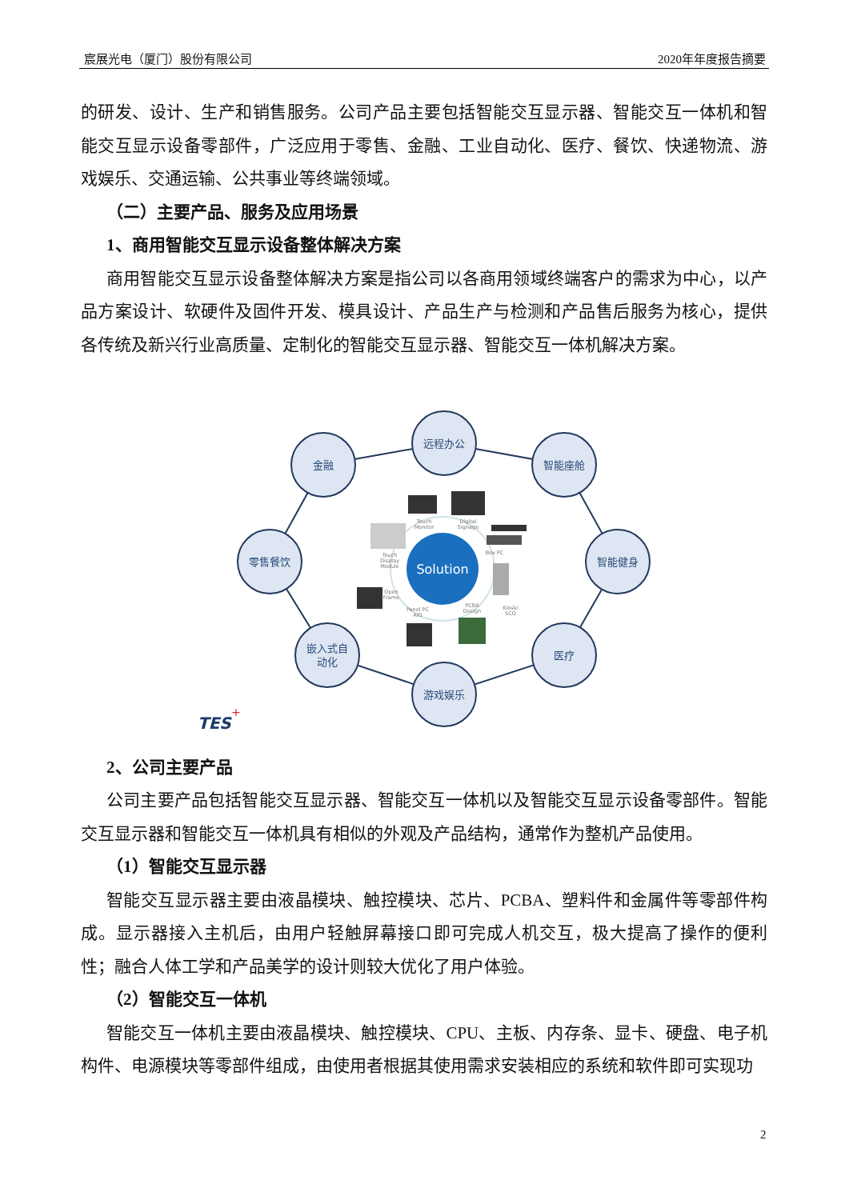宸展光电（厦门）股份有限公司 2020年年度报告摘要
的研发、设计、生产和销售服务。公司产品主要包括智能交互显示器、智能交互一体机和智能交互显示设备零部件，广泛应用于零售、金融、工业自动化、医疗、餐饮、快递物流、游戏娱乐、交通运输、公共事业等终端领域。
（二）主要产品、服务及应用场景
1、商用智能交互显示设备整体解决方案
商用智能交互显示设备整体解决方案是指公司以各商用领域终端客户的需求为中心，以产品方案设计、软硬件及固件开发、模具设计、产品生产与检测和产品售后服务为核心，提供各传统及新兴行业高质量、定制化的智能交互显示器、智能交互一体机解决方案。
远程办公
金融
智能座舱
零售餐饮
智能健身
嵌入式自
动化
医疗
游戏娱乐
Solution
Touch
Monitor
Digital
Signage
Box PC
Touch
Display
Module
Open
Frame
Panel PC
AIO
PCBA
Design
Kiosk/
SCO
TES
+
2、公司主要产品
公司主要产品包括智能交互显示器、智能交互一体机以及智能交互显示设备零部件。智能交互显示器和智能交互一体机具有相似的外观及产品结构，通常作为整机产品使用。
（1）智能交互显示器
智能交互显示器主要由液晶模块、触控模块、芯片、PCBA、塑料件和金属件等零部件构成。显示器接入主机后，由用户轻触屏幕接口即可完成人机交互，极大提高了操作的便利性；融合人体工学和产品美学的设计则较大优化了用户体验。
（2）智能交互一体机
智能交互一体机主要由液晶模块、触控模块、CPU、主板、内存条、显卡、硬盘、电子机构件、电源模块等零部件组成，由使用者根据其使用需求安装相应的系统和软件即可实现功
2